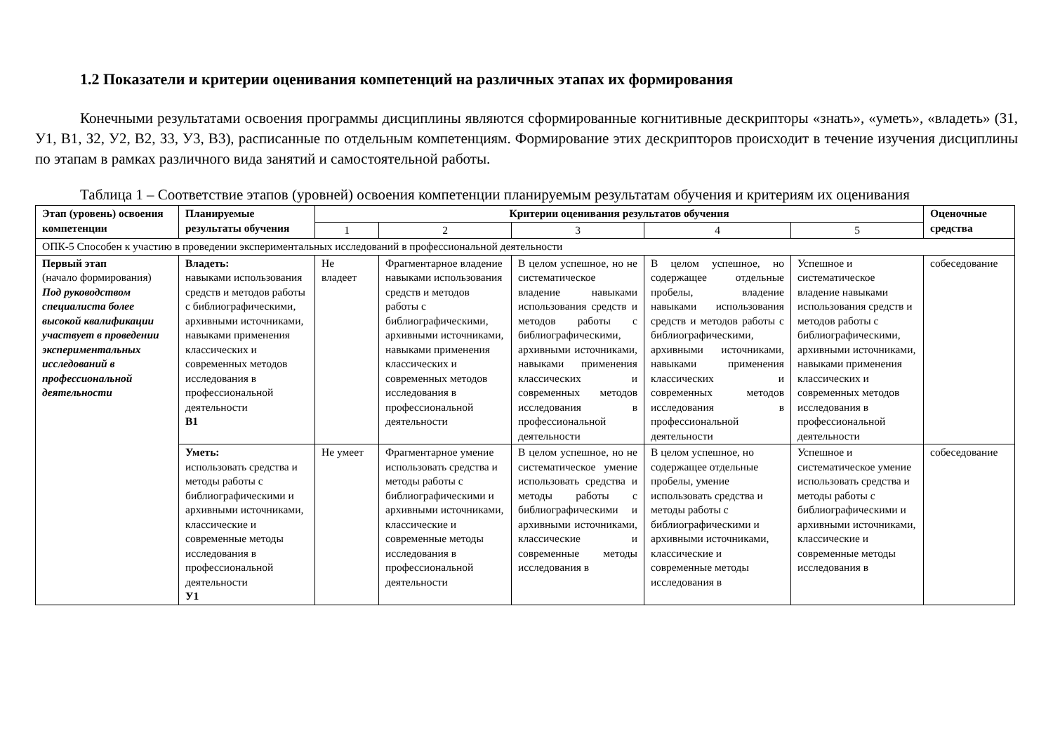1.2 Показатели и критерии оценивания компетенций на различных этапах их формирования
Конечными результатами освоения программы дисциплины являются сформированные когнитивные дескрипторы «знать», «уметь», «владеть» (З1, У1, В1, З2, У2, В2, З3, У3, В3), расписанные по отдельным компетенциям. Формирование этих дескрипторов происходит в течение изучения дисциплины по этапам в рамках различного вида занятий и самостоятельной работы.
Таблица 1 – Соответствие этапов (уровней) освоения компетенции планируемым результатам обучения и критериям их оценивания
| Этап (уровень) освоения компетенции | Планируемые результаты обучения | Критерии оценивания результатов обучения | | | | | Оценочные средства |
| --- | --- | --- | --- | --- | --- | --- | --- |
| | | 1 | 2 | 3 | 4 | 5 | |
| ОПК-5 Способен к участию в проведении экспериментальных исследований в профессиональной деятельности | | | | | | | |
| Первый этап (начало формирования) Под руководством специалиста более высокой квалификации участвует в проведении экспериментальных исследований в профессиональной деятельности | Владеть: навыками использования средств и методов работы с библиографическими, архивными источниками, навыками применения классических и современных методов исследования в профессиональной деятельности В1 | Не владеет | Фрагментарное владение навыками использования средств и методов работы с библиографическими, архивными источниками, навыками применения классических и современных методов исследования в профессиональной деятельности | В целом успешное, но не систематическое владение навыками использования средств и методов работы с библиографическими, архивными источниками, навыками применения классических и современных методов исследования в профессиональной деятельности | В целом успешное, но содержащее отдельные пробелы, владение навыками использования средств и методов работы с библиографическими, архивными источниками, навыками применения классических и современных методов исследования в профессиональной деятельности | Успешное и систематическое владение навыками использования средств и методов работы с библиографическими, архивными источниками, навыками применения классических и современных методов исследования в профессиональной деятельности | собеседование |
| | Уметь: использовать средства и методы работы с библиографическими и архивными источниками, классические и современные методы исследования в профессиональной деятельности У1 | Не умеет | Фрагментарное умение использовать средства и методы работы с библиографическими и архивными источниками, классические и современные методы исследования в профессиональной деятельности | В целом успешное, но не систематическое умение использовать средства и методы работы с библиографическими и архивными источниками, классические и современные методы исследования в | В целом успешное, но содержащее отдельные пробелы, умение использовать средства и методы работы с библиографическими и архивными источниками, классические и современные методы исследования в | Успешное и систематическое умение использовать средства и методы работы с библиографическими и архивными источниками, классические и современные методы исследования в | собеседование |